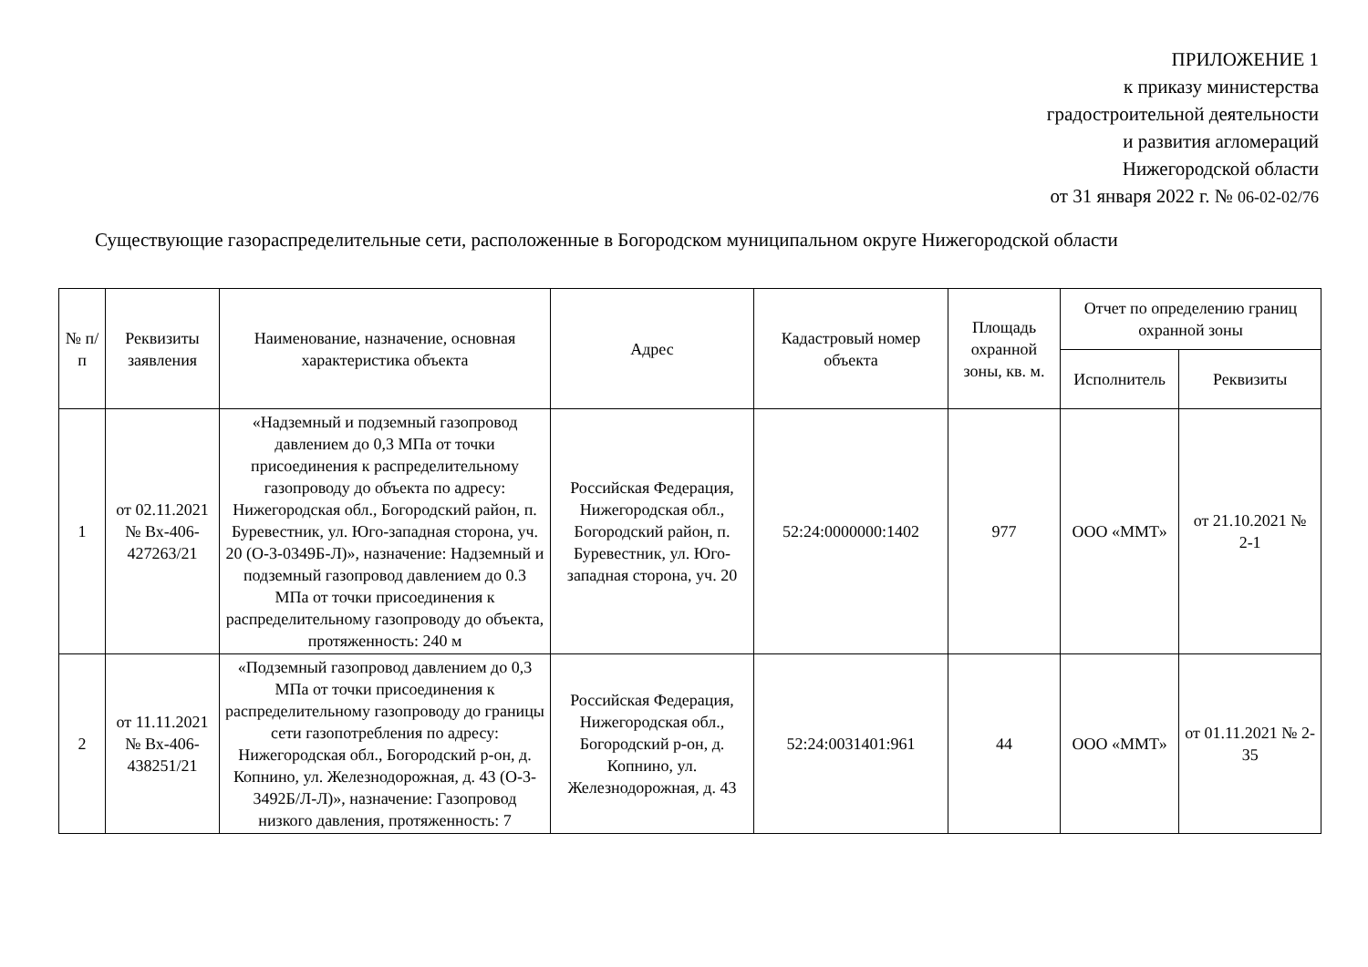ПРИЛОЖЕНИЕ 1
к приказу министерства
градостроительной деятельности
и развития агломераций
Нижегородской области
от 31 января 2022 г. № 06-02-02/76
Существующие газораспределительные сети, расположенные в Богородском муниципальном округе Нижегородской области
| № п/п | Реквизиты заявления | Наименование, назначение, основная характеристика объекта | Адрес | Кадастровый номер объекта | Площадь охранной зоны, кв. м. | Отчет по определению границ охранной зоны | |
| --- | --- | --- | --- | --- | --- | --- | --- |
| | | | | | | Исполнитель | Реквизиты |
| 1 | от 02.11.2021 № Вх-406-427263/21 | «Надземный и подземный газопровод давлением до 0,3 МПа от точки присоединения к распределительному газопроводу до объекта по адресу: Нижегородская обл., Богородский район, п. Буревестник, ул. Юго-западная сторона, уч. 20 (О-3-0349Б-Л)», назначение: Надземный и подземный газопровод давлением до 0.3 МПа от точки присоединения к распределительному газопроводу до объекта, протяженность: 240 м | Российская Федерация, Нижегородская обл., Богородский район, п. Буревестник, ул. Юго-западная сторона, уч. 20 | 52:24:0000000:1402 | 977 | ООО «ММТ» | от 21.10.2021 № 2-1 |
| 2 | от 11.11.2021 № Вх-406-438251/21 | «Подземный газопровод давлением до 0,3 МПа от точки присоединения к распределительному газопроводу до границы сети газопотребления по адресу: Нижегородская обл., Богородский р-он, д. Копнино, ул. Железнодорожная, д. 43 (О-3-3492Б/Л-Л)», назначение: Газопровод низкого давления, протяженность: 7 | Российская Федерация, Нижегородская обл., Богородский р-он, д. Копнино, ул. Железнодорожная, д. 43 | 52:24:0031401:961 | 44 | ООО «ММТ» | от 01.11.2021 № 2-35 |